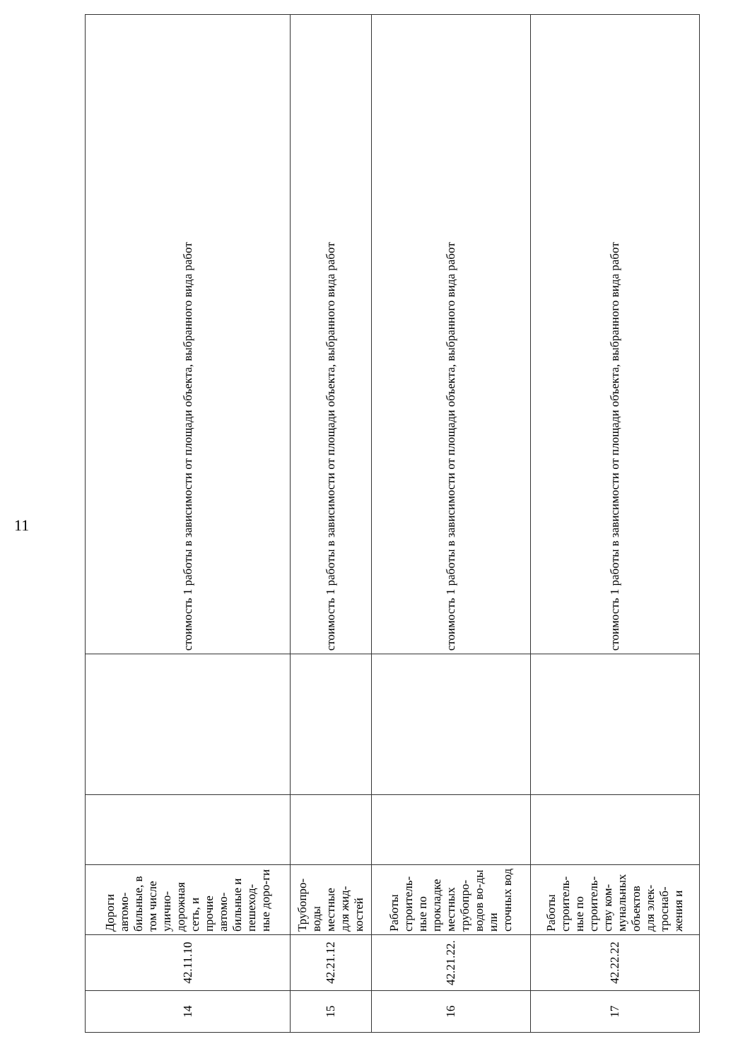11
| 14 | 42.11.10 | Дороги автомо-бильные, в том числе улично-дорожная сеть, и прочие автомо-бильные и пешеход-ные доро-ги | | | стоимость 1 работы в зависимости от площади объекта, выбранного вида работ |
| 15 | 42.21.12 | Трубопро-воды местные для жид-костей | | | стоимость 1 работы в зависимости от площади объекта, выбранного вида работ |
| 16 | 42.21.22. | Работы строитель-ные по прокладке местных трубопро-водов во-ды или сточных вод | | | стоимость 1 работы в зависимости от площади объекта, выбранного вида работ |
| 17 | 42.22.22 | Работы строитель-ные по строитель-ству ком-мунальных объектов для элек-троснаб-жения и | | | стоимость 1 работы в зависимости от площади объекта, выбранного вида работ |